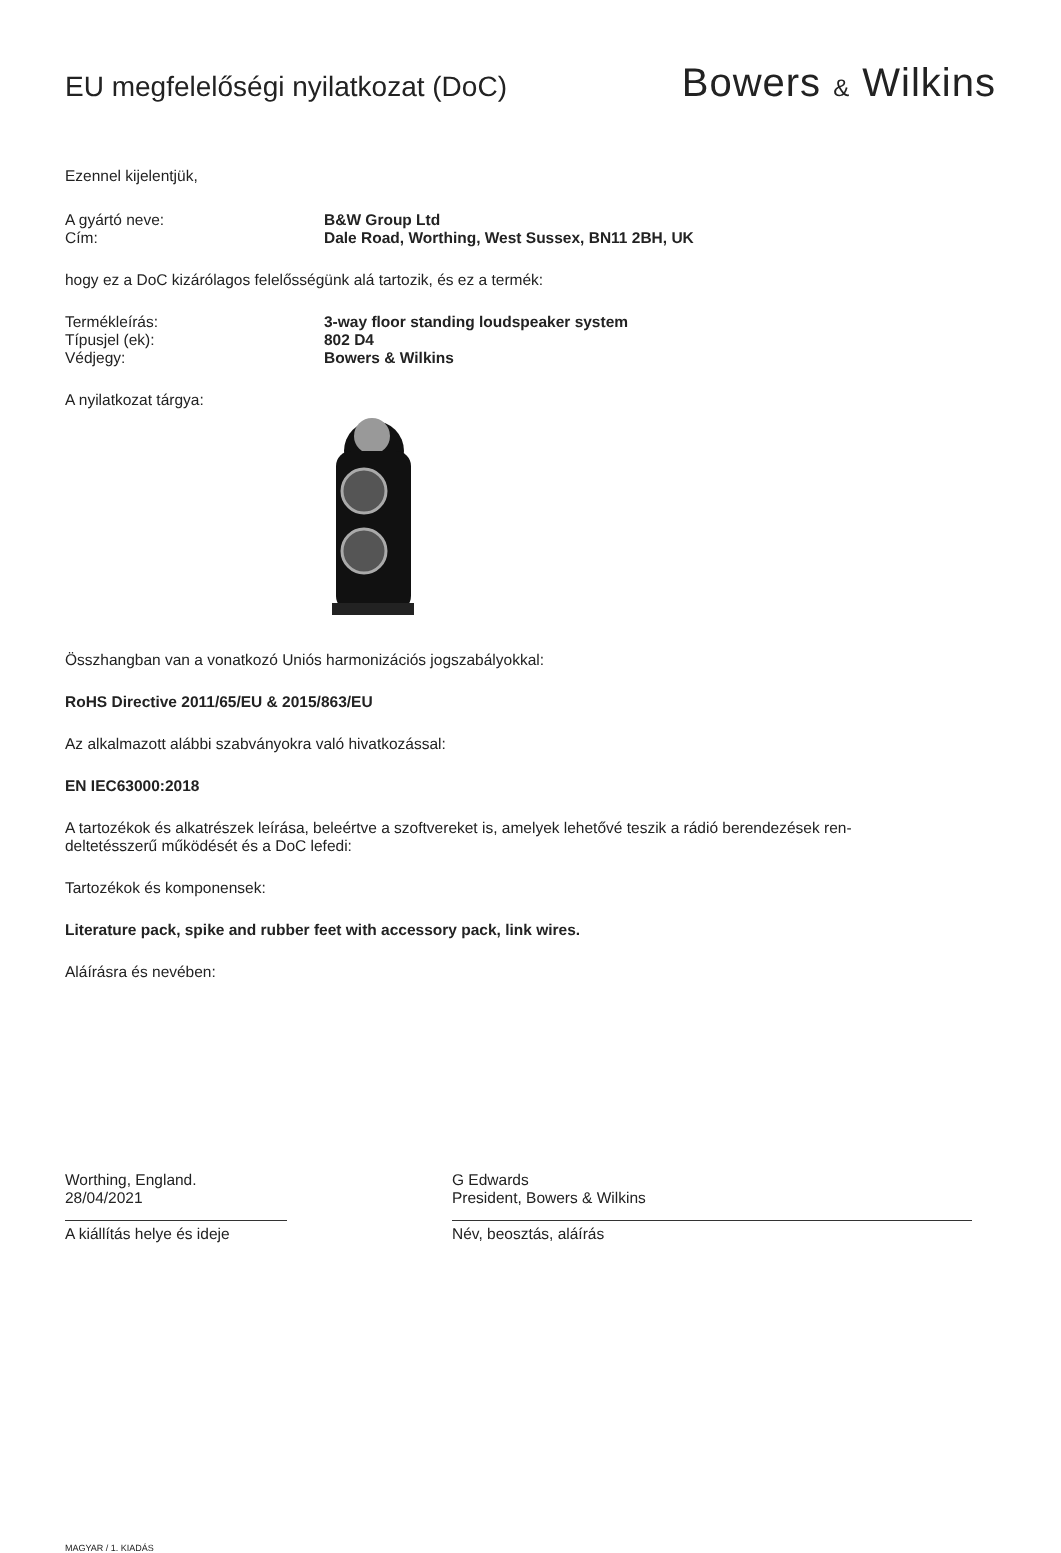EU megfelelőségi nyilatkozat (DoC)
Bowers & Wilkins
Ezennel kijelentjük,
A gyártó neve: B&W Group Ltd
Cím: Dale Road, Worthing, West Sussex, BN11 2BH, UK
hogy ez a DoC kizárólagos felelősségünk alá tartozik, és ez a termék:
Termékleírás: 3-way floor standing loudspeaker system
Típusjel (ek): 802 D4
Védjegy: Bowers & Wilkins
A nyilatkozat tárgya:
Összhangban van a vonatkozó Uniós harmonizációs jogszabályokkal:
RoHS Directive 2011/65/EU & 2015/863/EU
Az alkalmazott alábbi szabványokra való hivatkozással:
EN IEC63000:2018
A tartozékok és alkatrészek leírása, beleértve a szoftvereket is, amelyek lehetővé teszik a rádió berendezések ren-
deltetésszerű működését és a DoC lefedi:
Tartozékok és komponensek:
Literature pack, spike and rubber feet with accessory pack, link wires.
Aláírásra és nevében:
Worthing, England.
28/04/2021
A kiállítás helye és ideje
G Edwards
President, Bowers & Wilkins
Név, beosztás, aláírás
MAGYAR / 1. KIADÁS